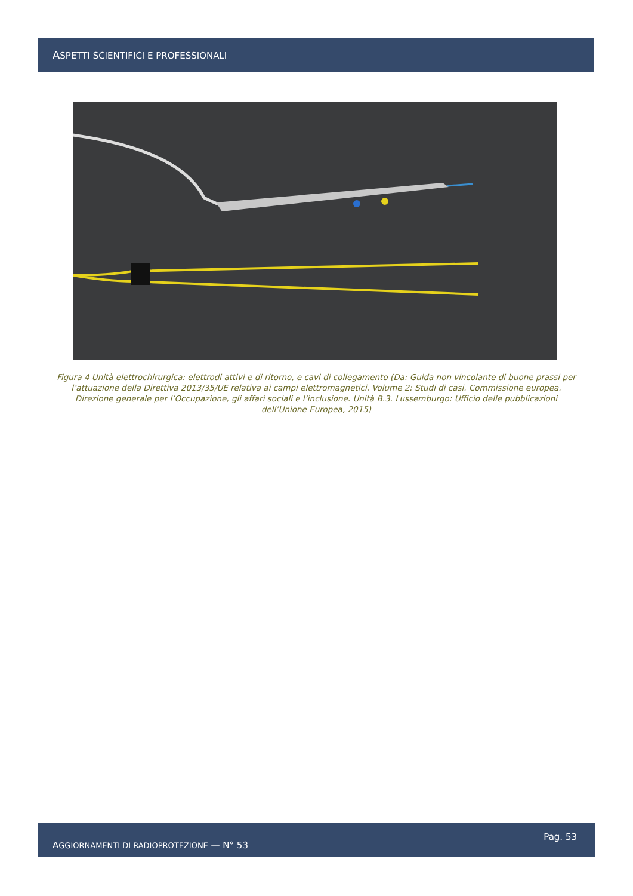ASPETTI SCIENTIFICI E PROFESSIONALI
Figura 4 Unità elettrochirurgica: elettrodi attivi e di ritorno, e cavi di collegamento (Da: Guida non vincolante di buone prassi per l’attuazione della Direttiva 2013/35/UE relativa ai campi elettromagnetici. Volume 2: Studi di casi. Commissione europea. Direzione generale per l’Occupazione, gli affari sociali e l’inclusione. Unità B.3. Lussemburgo: Ufficio delle pubblicazioni dell’Unione Europea, 2015)
AGGIORNAMENTI DI RADIOPROTEZIONE — N° 53 Pag. 53